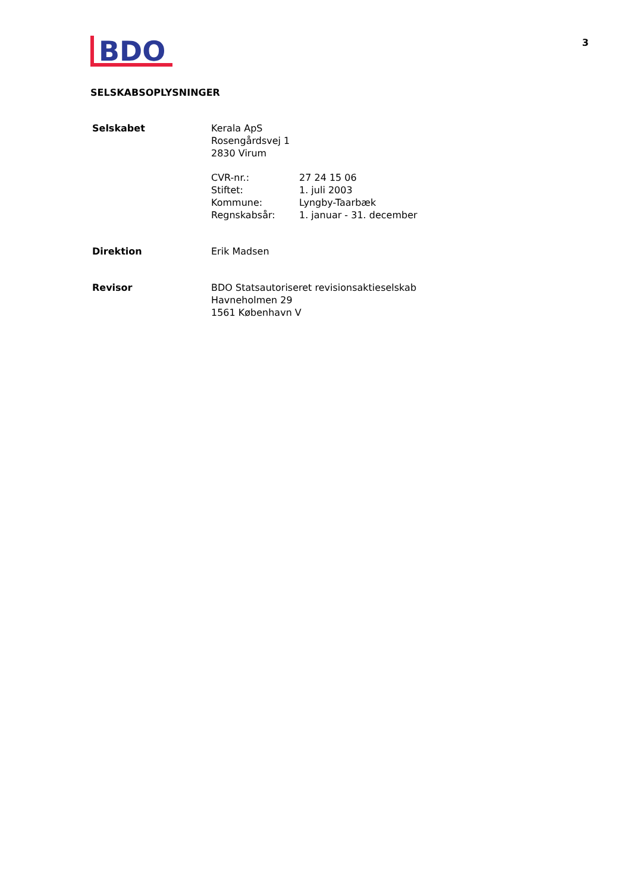3
BDO
SELSKABSOPLYSNINGER
| Selskabet | Kerala ApS Rosengårdsvej 1 2830 Virum | |
| | CVR-nr.: | 27 24 15 06 |
| | Stiftet: | 1. juli 2003 |
| | Kommune: | Lyngby-Taarbæk |
| | Regnskabsår: | 1. januar - 31. december |
| Direktion | Erik Madsen | |
| Revisor | BDO Statsautoriseret revisionsaktieselskab Havneholmen 29 1561 København V | |